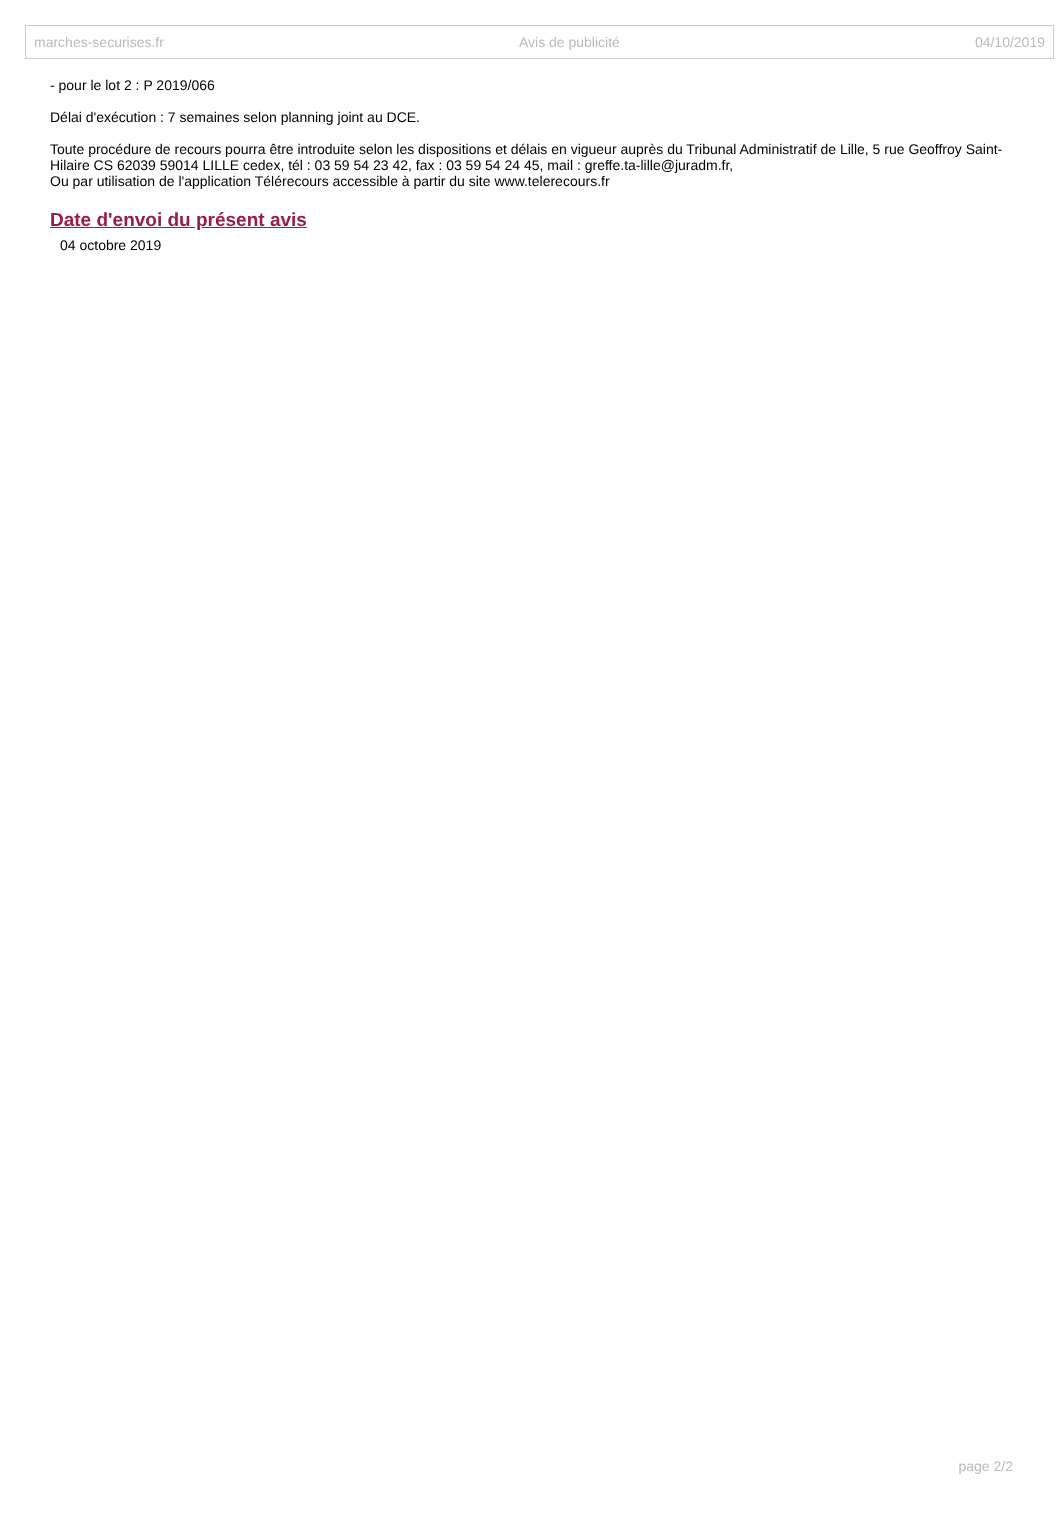marches-securises.fr Avis de publicité 04/10/2019
- pour le lot 2 : P 2019/066
Délai d'exécution : 7 semaines selon planning joint au DCE.
Toute procédure de recours pourra être introduite selon les dispositions et délais en vigueur auprès du Tribunal Administratif de Lille, 5 rue Geoffroy Saint-Hilaire CS 62039 59014 LILLE cedex, tél : 03 59 54 23 42, fax : 03 59 54 24 45, mail : greffe.ta-lille@juradm.fr,
Ou par utilisation de l'application Télérecours accessible à partir du site www.telerecours.fr
Date d'envoi du présent avis
04 octobre 2019
page 2/2